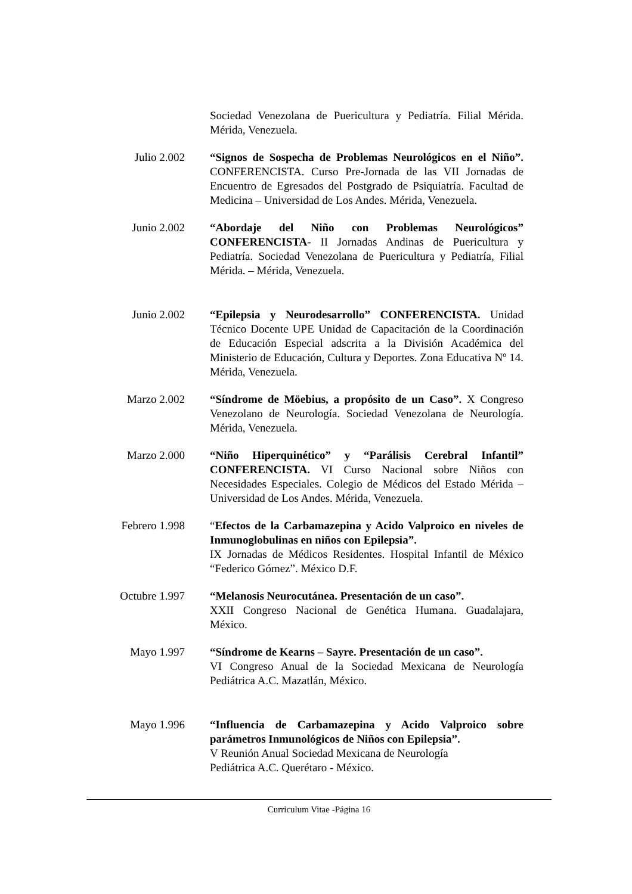Sociedad Venezolana de Puericultura y Pediatría. Filial Mérida. Mérida, Venezuela.
Julio 2.002 “Signos de Sospecha de Problemas Neurológicos en el Niño”. CONFERENCISTA. Curso Pre-Jornada de las VII Jornadas de Encuentro de Egresados del Postgrado de Psiquiatría. Facultad de Medicina – Universidad de Los Andes. Mérida, Venezuela.
Junio 2.002 “Abordaje del Niño con Problemas Neurológicos” CONFERENCISTA- II Jornadas Andinas de Puericultura y Pediatría. Sociedad Venezolana de Puericultura y Pediatría, Filial Mérida. – Mérida, Venezuela.
Junio 2.002 “Epilepsia y Neurodesarrollo” CONFERENCISTA. Unidad Técnico Docente UPE Unidad de Capacitación de la Coordinación de Educación Especial adscrita a la División Académica del Ministerio de Educación, Cultura y Deportes. Zona Educativa Nº 14. Mérida, Venezuela.
Marzo 2.002 “Síndrome de Möebius, a propósito de un Caso”. X Congreso Venezolano de Neurología. Sociedad Venezolana de Neurología. Mérida, Venezuela.
Marzo 2.000 “Niño Hiperquinético” y “Parálisis Cerebral Infantil” CONFERENCISTA. VI Curso Nacional sobre Niños con Necesidades Especiales. Colegio de Médicos del Estado Mérida – Universidad de Los Andes. Mérida, Venezuela.
Febrero 1.998 “Efectos de la Carbamazepina y Acido Valproico en niveles de Inmunoglobulinas en niños con Epilepsia”.
IX Jornadas de Médicos Residentes. Hospital Infantil de México “Federico Gómez”. México D.F.
Octubre 1.997 “Melanosis Neurocutánea. Presentación de un caso”.
XXII Congreso Nacional de Genética Humana. Guadalajara, México.
Mayo 1.997 “Síndrome de Kearns – Sayre. Presentación de un caso”.
VI Congreso Anual de la Sociedad Mexicana de Neurología Pediátrica A.C. Mazatlán, México.
Mayo 1.996 “Influencia de Carbamazepina y Acido Valproico sobre parámetros Inmunológicos de Niños con Epilepsia”.
V Reunión Anual Sociedad Mexicana de Neurología
Pediátrica A.C. Querétaro - México.
Curriculum Vitae -Página 16